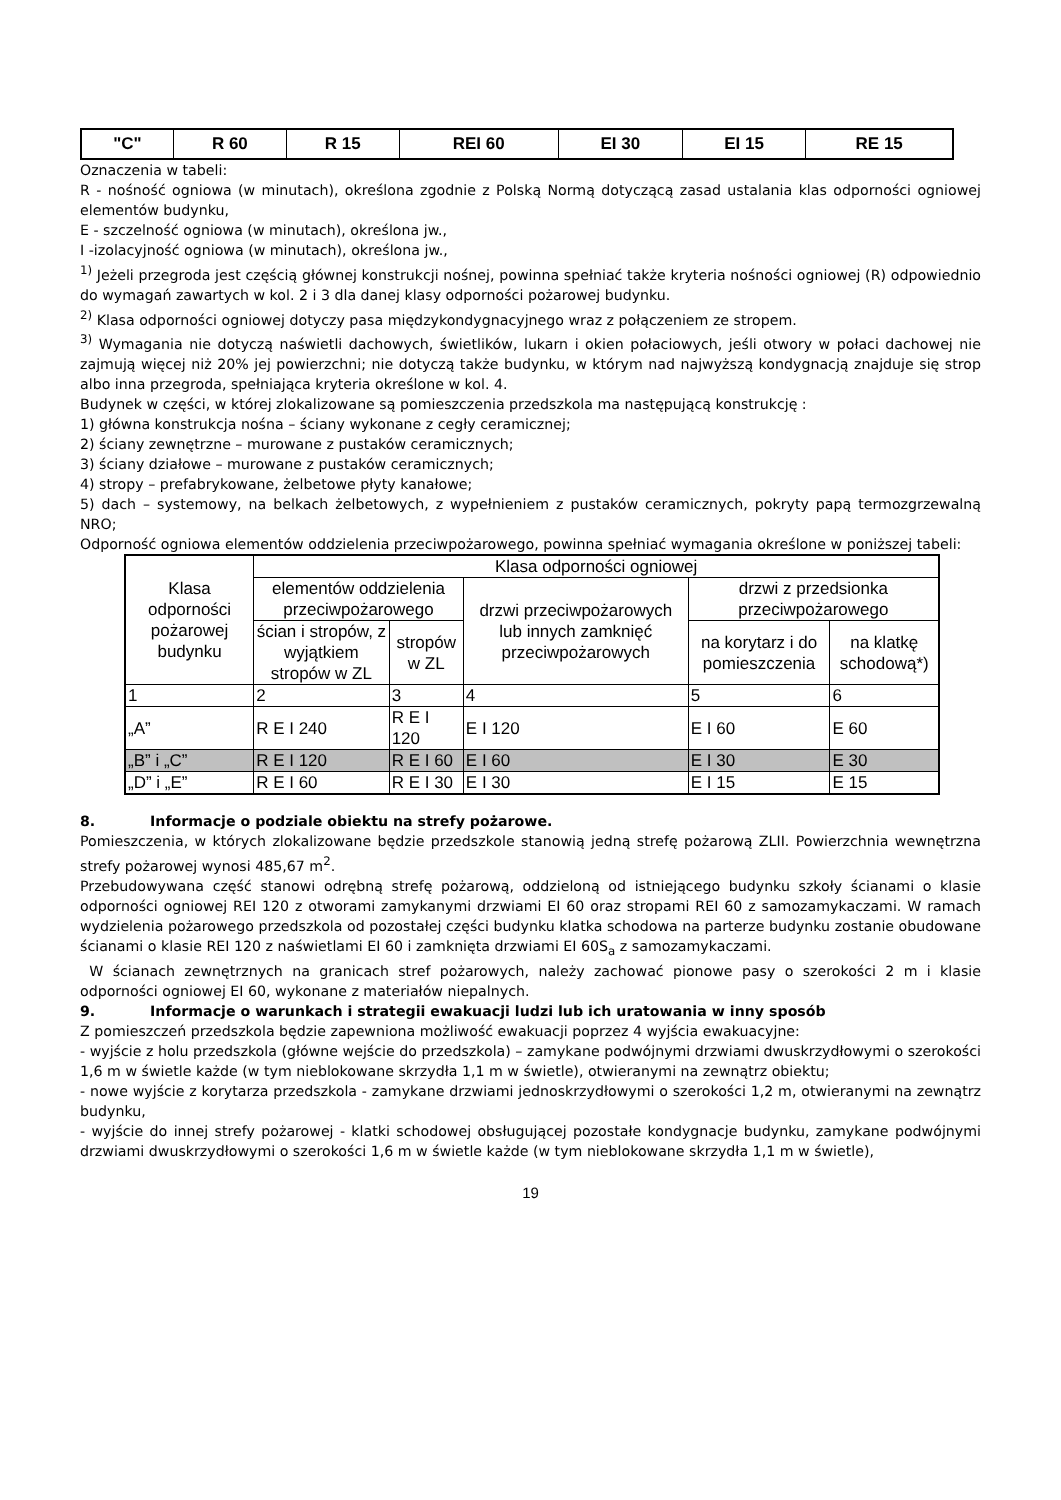| "C" | R 60 | R 15 | REI 60 | EI 30 | EI 15 | RE 15 |
Oznaczenia w tabeli:
R - nośność ogniowa (w minutach), określona zgodnie z Polską Normą dotyczącą zasad ustalania klas odporności ogniowej elementów budynku,
E - szczelność ogniowa (w minutach), określona jw.,
I -izolacyjność ogniowa (w minutach), określona jw.,
<sup>1)</sup> Jeżeli przegroda jest częścią głównej konstrukcji nośnej, powinna spełniać także kryteria nośności ogniowej (R) odpowiednio do wymagań zawartych w kol. 2 i 3 dla danej klasy odporności pożarowej budynku.
<sup>2)</sup> Klasa odporności ogniowej dotyczy pasa międzykondygnacyjnego wraz z połączeniem ze stropem.
<sup>3)</sup> Wymagania nie dotyczą naświetli dachowych, świetlików, lukarn i okien połaciowych, jeśli otwory w połaci dachowej nie zajmują więcej niż 20% jej powierzchni; nie dotyczą także budynku, w którym nad najwyższą kondygnacją znajduje się strop albo inna przegroda, spełniająca kryteria określone w kol. 4.
Budynek w części, w której zlokalizowane są pomieszczenia przedszkola ma następującą konstrukcję :
1) główna konstrukcja nośna – ściany wykonane z cegły ceramicznej;
2) ściany zewnętrzne – murowane z pustaków ceramicznych;
3) ściany działowe – murowane z pustaków ceramicznych;
4) stropy – prefabrykowane, żelbetowe płyty kanałowe;
5) dach – systemowy, na belkach żelbetowych, z wypełnieniem z pustaków ceramicznych, pokryty papą termozgrzewalną NRO;
Odporność ogniowa elementów oddzielenia przeciwpożarowego, powinna spełniać wymagania określone w poniższej tabeli:
| Klasa odporności pożarowej budynku | Klasa odporności ogniowej | | | | |
| --- | --- | --- | --- | --- | --- |
| | elementów oddzielenia przeciwpożarowego | | drzwi przeciwpożarowych lub innych zamknięć przeciwpożarowych | drzwi z przedsionka przeciwpożarowego | |
| | ścian i stropów, z wyjątkiem stropów w ZL | stropów w ZL | | na korytarz i do pomieszczenia | na klatkę schodową*) |
| 1 | 2 | 3 | 4 | 5 | 6 |
| „A” | R E I 240 | R E I 120 | E I 120 | E I 60 | E 60 |
| „B” i „C” | R E I 120 | R E I 60 | E I 60 | E I 30 | E 30 |
| „D” i „E” | R E I 60 | R E I 30 | E I 30 | E I 15 | E 15 |
8. Informacje o podziale obiektu na strefy pożarowe.
Pomieszczenia, w których zlokalizowane będzie przedszkole stanowią jedną strefę pożarową ZLII. Powierzchnia wewnętrzna strefy pożarowej wynosi 485,67 m<sup>2</sup>.
Przebudowywana część stanowi odrębną strefę pożarową, oddzieloną od istniejącego budynku szkoły ścianami o klasie odporności ogniowej REI 120 z otworami zamykanymi drzwiami EI 60 oraz stropami REI 60 z samozamykaczami. W ramach wydzielenia pożarowego przedszkola od pozostałej części budynku klatka schodowa na parterze budynku zostanie obudowane ścianami o klasie REI 120 z naświetlami EI 60 i zamknięta drzwiami EI 60S<sub>a</sub> z samozamykaczami.
W ścianach zewnętrznych na granicach stref pożarowych, należy zachować pionowe pasy o szerokości 2 m i klasie odporności ogniowej EI 60, wykonane z materiałów niepalnych.
9. Informacje o warunkach i strategii ewakuacji ludzi lub ich uratowania w inny sposób
Z pomieszczeń przedszkola będzie zapewniona możliwość ewakuacji poprzez 4 wyjścia ewakuacyjne:
- wyjście z holu przedszkola (główne wejście do przedszkola) – zamykane podwójnymi drzwiami dwuskrzydłowymi o szerokości 1,6 m w świetle każde (w tym nieblokowane skrzydła 1,1 m w świetle), otwieranymi na zewnątrz obiektu;
- nowe wyjście z korytarza przedszkola - zamykane drzwiami jednoskrzydłowymi o szerokości 1,2 m, otwieranymi na zewnątrz budynku,
- wyjście do innej strefy pożarowej - klatki schodowej obsługującej pozostałe kondygnacje budynku, zamykane podwójnymi drzwiami dwuskrzydłowymi o szerokości 1,6 m w świetle każde (w tym nieblokowane skrzydła 1,1 m w świetle),
19